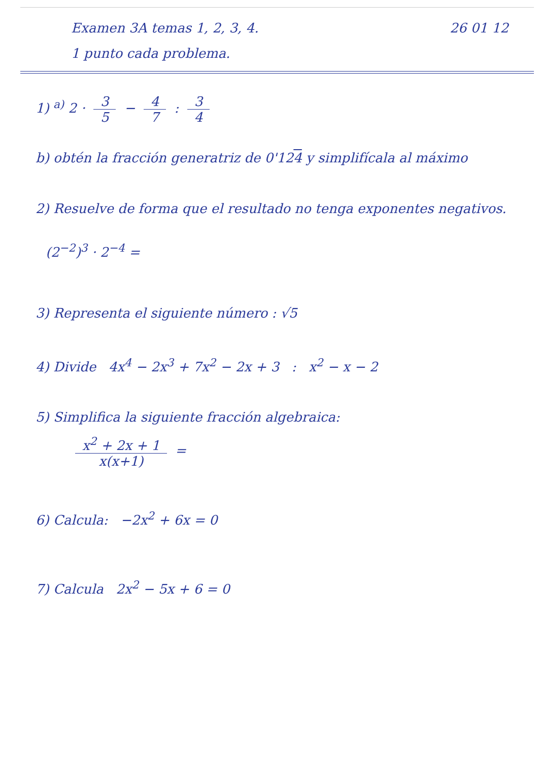Examen 3A temas 1, 2, 3, 4. 26 01 12
1 punto cada problema.
1) <sup>a)</sup> 2 · 3 5 − 4 7 : 3 4
b) obtén la fracción generatriz de 0'124 y simplifícala al máximo
2) Resuelve de forma que el resultado no tenga exponentes negativos.
(2<sup>−2</sup>)<sup>3</sup> · 2<sup>−4</sup> =
3) Representa el siguiente número : √5
4) Divide 4x<sup>4</sup> − 2x<sup>3</sup> + 7x<sup>2</sup> − 2x + 3 : x<sup>2</sup> − x − 2
5) Simplifica la siguiente fracción algebraica:
x<sup>2</sup> + 2x + 1 x(x+1) =
6) Calcula: −2x<sup>2</sup> + 6x = 0
7) Calcula 2x<sup>2</sup> − 5x + 6 = 0